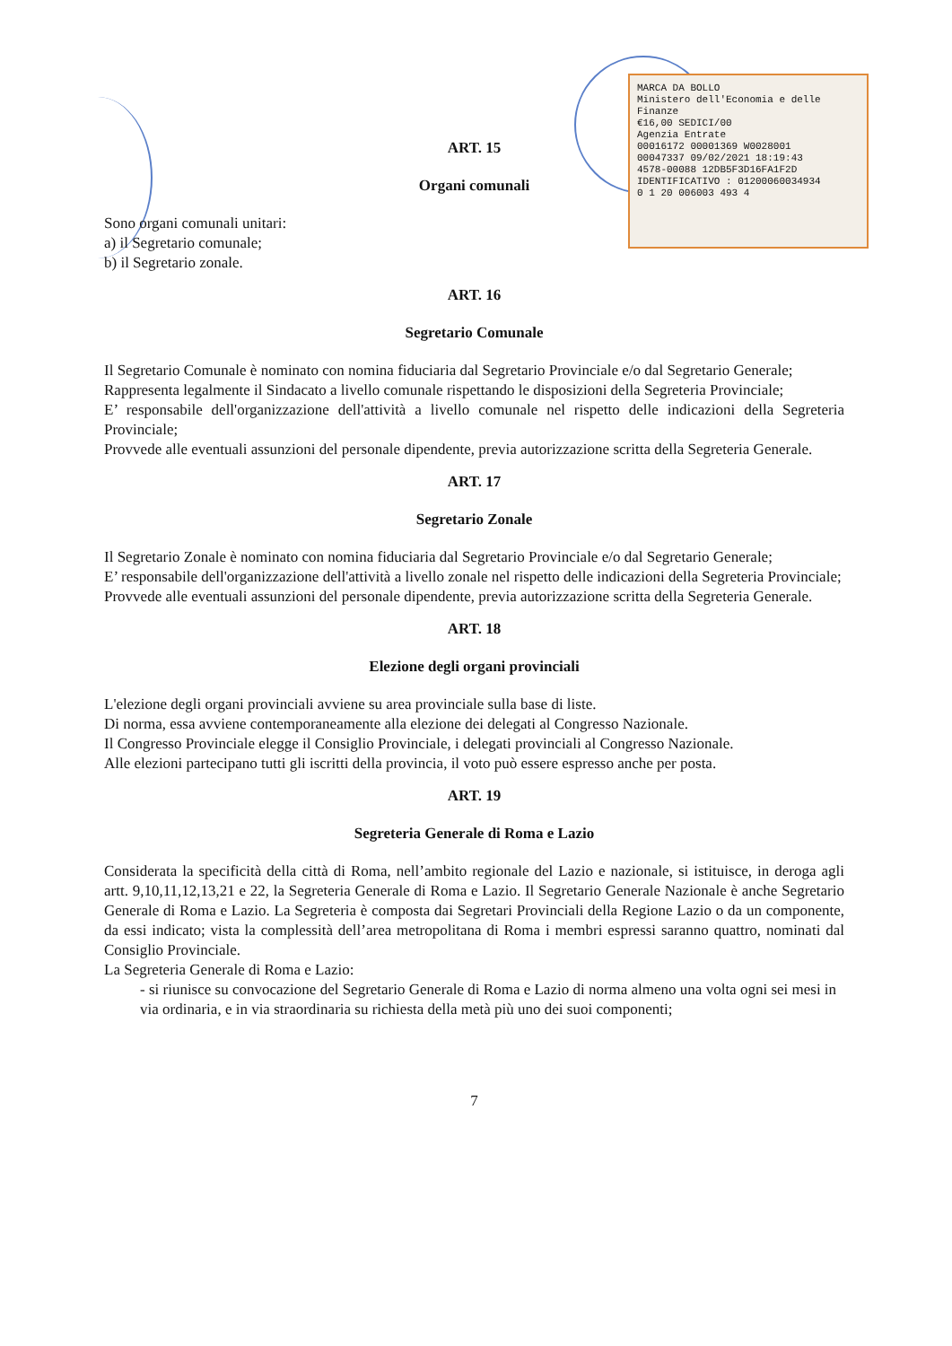MARCA DA BOLLO
Ministero dell'Economia e delle Finanze
€16,00 SEDICI/00
Agenzia Entrate
00016172 00001369 W0028001
00047337 09/02/2021 18:19:43
4578-00088 12DB5F3D16FA1F2D
IDENTIFICATIVO : 01200060034934
0 1 20 006003 493 4
ART. 15
Organi comunali
Sono organi comunali unitari:
a) il Segretario comunale;
b) il Segretario zonale.
ART. 16
Segretario Comunale
Il Segretario Comunale è nominato con nomina fiduciaria dal Segretario Provinciale e/o dal Segretario Generale;
Rappresenta legalmente il Sindacato a livello comunale rispettando le disposizioni della Segreteria Provinciale;
E’ responsabile dell'organizzazione dell'attività a livello comunale nel rispetto delle indicazioni della Segreteria Provinciale;
Provvede alle eventuali assunzioni del personale dipendente, previa autorizzazione scritta della Segreteria Generale.
ART. 17
Segretario Zonale
Il Segretario Zonale è nominato con nomina fiduciaria dal Segretario Provinciale e/o dal Segretario Generale;
E’ responsabile dell'organizzazione dell'attività a livello zonale nel rispetto delle indicazioni della Segreteria Provinciale;
Provvede alle eventuali assunzioni del personale dipendente, previa autorizzazione scritta della Segreteria Generale.
ART. 18
Elezione degli organi provinciali
L'elezione degli organi provinciali avviene su area provinciale sulla base di liste.
Di norma, essa avviene contemporaneamente alla elezione dei delegati al Congresso Nazionale.
Il Congresso Provinciale elegge il Consiglio Provinciale, i delegati provinciali al Congresso Nazionale.
Alle elezioni partecipano tutti gli iscritti della provincia, il voto può essere espresso anche per posta.
ART. 19
Segreteria Generale di Roma e Lazio
Considerata la specificità della città di Roma, nell’ambito regionale del Lazio e nazionale, si istituisce, in deroga agli artt. 9,10,11,12,13,21 e 22, la Segreteria Generale di Roma e Lazio. Il Segretario Generale Nazionale è anche Segretario Generale di Roma e Lazio. La Segreteria è composta dai Segretari Provinciali della Regione Lazio o da un componente, da essi indicato; vista la complessità dell’area metropolitana di Roma i membri espressi saranno quattro, nominati dal Consiglio Provinciale.
La Segreteria Generale di Roma e Lazio:
- si riunisce su convocazione del Segretario Generale di Roma e Lazio di norma almeno una volta ogni sei mesi in via ordinaria, e in via straordinaria su richiesta della metà più uno dei suoi componenti;
7